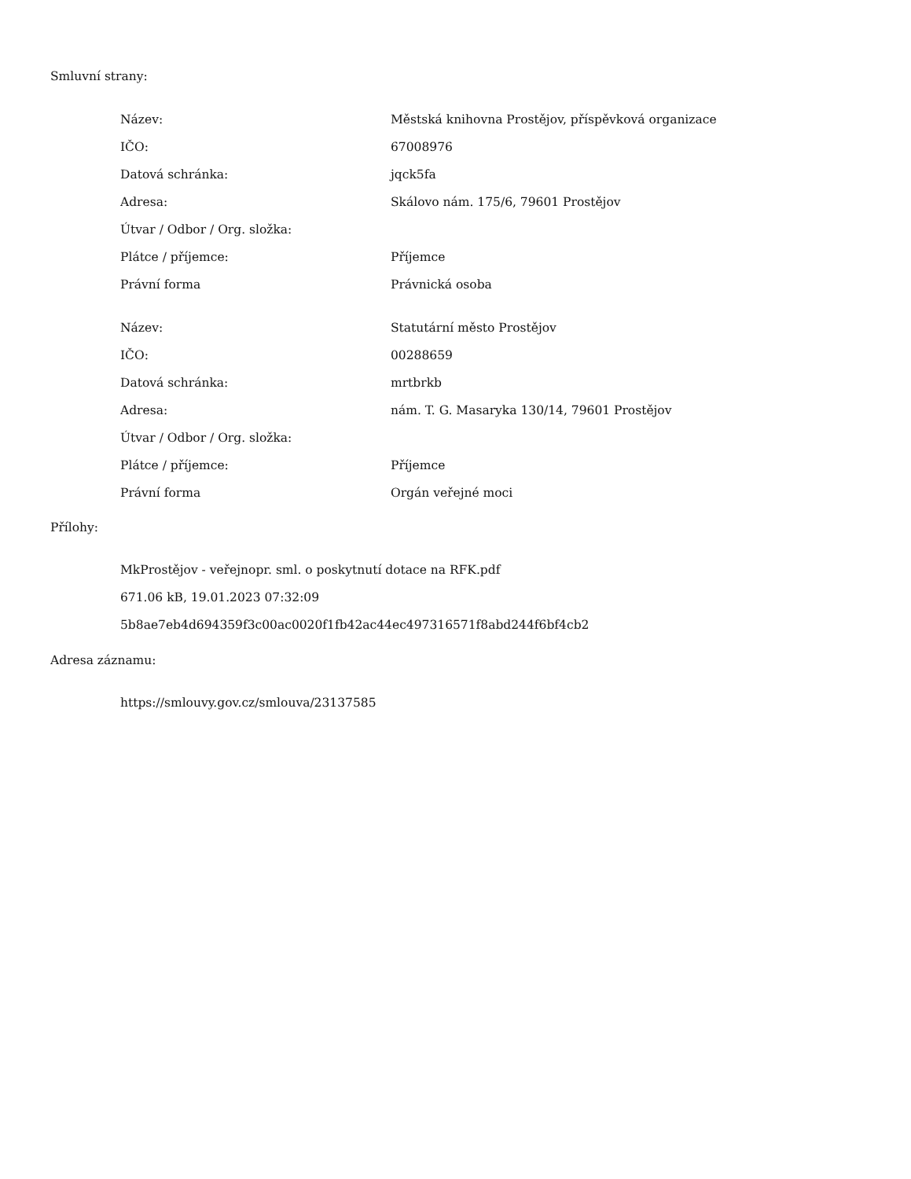Smluvní strany:
| Název: | Městská knihovna Prostějov, příspěvková organizace |
| IČO: | 67008976 |
| Datová schránka: | jqck5fa |
| Adresa: | Skálovo nám. 175/6, 79601 Prostějov |
| Útvar / Odbor / Org. složka: | |
| Plátce / příjemce: | Příjemce |
| Právní forma | Právnická osoba |
| Název: | Statutární město Prostějov |
| IČO: | 00288659 |
| Datová schránka: | mrtbrkb |
| Adresa: | nám. T. G. Masaryka 130/14, 79601 Prostějov |
| Útvar / Odbor / Org. složka: | |
| Plátce / příjemce: | Příjemce |
| Právní forma | Orgán veřejné moci |
Přílohy:
MkProstějov - veřejnopr. sml. o poskytnutí dotace na RFK.pdf
671.06 kB, 19.01.2023 07:32:09
5b8ae7eb4d694359f3c00ac0020f1fb42ac44ec497316571f8abd244f6bf4cb2
Adresa záznamu:
https://smlouvy.gov.cz/smlouva/23137585